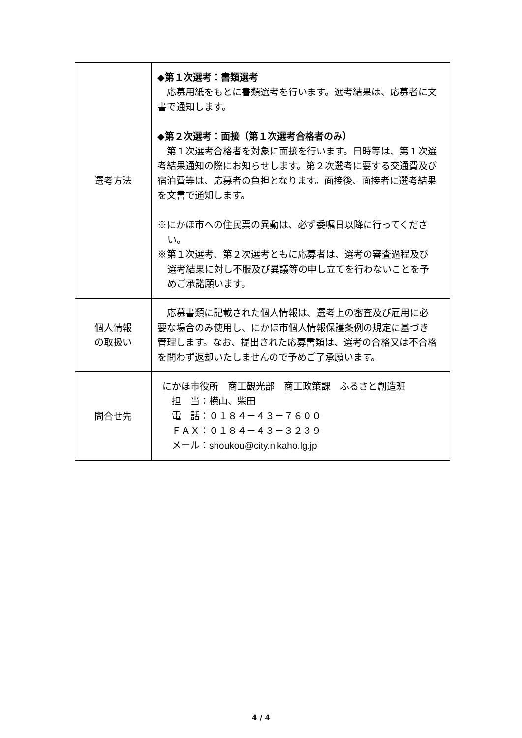| 選考方法 | ◆第１次選考：書類選考 応募用紙をもとに書類選考を行います。選考結果は、応募者に文書で通知します。 ◆第２次選考：面接（第１次選考合格者のみ） 第１次選考合格者を対象に面接を行います。日時等は、第１次選考結果通知の際にお知らせします。第２次選考に要する交通費及び宿泊費等は、応募者の負担となります。面接後、面接者に選考結果を文書で通知します。 ※にかほ市への住民票の異動は、必ず委嘱日以降に行ってください。 ※第１次選考、第２次選考ともに応募者は、選考の審査過程及び選考結果に対し不服及び異議等の申し立てを行わないことを予めご承諾願います。 |
| 個人情報 の取扱い | 応募書類に記載された個人情報は、選考上の審査及び雇用に必要な場合のみ使用し、にかほ市個人情報保護条例の規定に基づき管理します。なお、提出された応募書類は、選考の合格又は不合格を問わず返却いたしませんので予めご了承願います。 |
| 問合せ先 | にかほ市役所 商工観光部 商工政策課 ふるさと創造班 担 当：横山、柴田 電 話：０１８４－４３－７６００ ＦＡＸ：０１８４－４３－３２３９ メール： shoukou@city.nikaho.lg.jp |
4 / 4